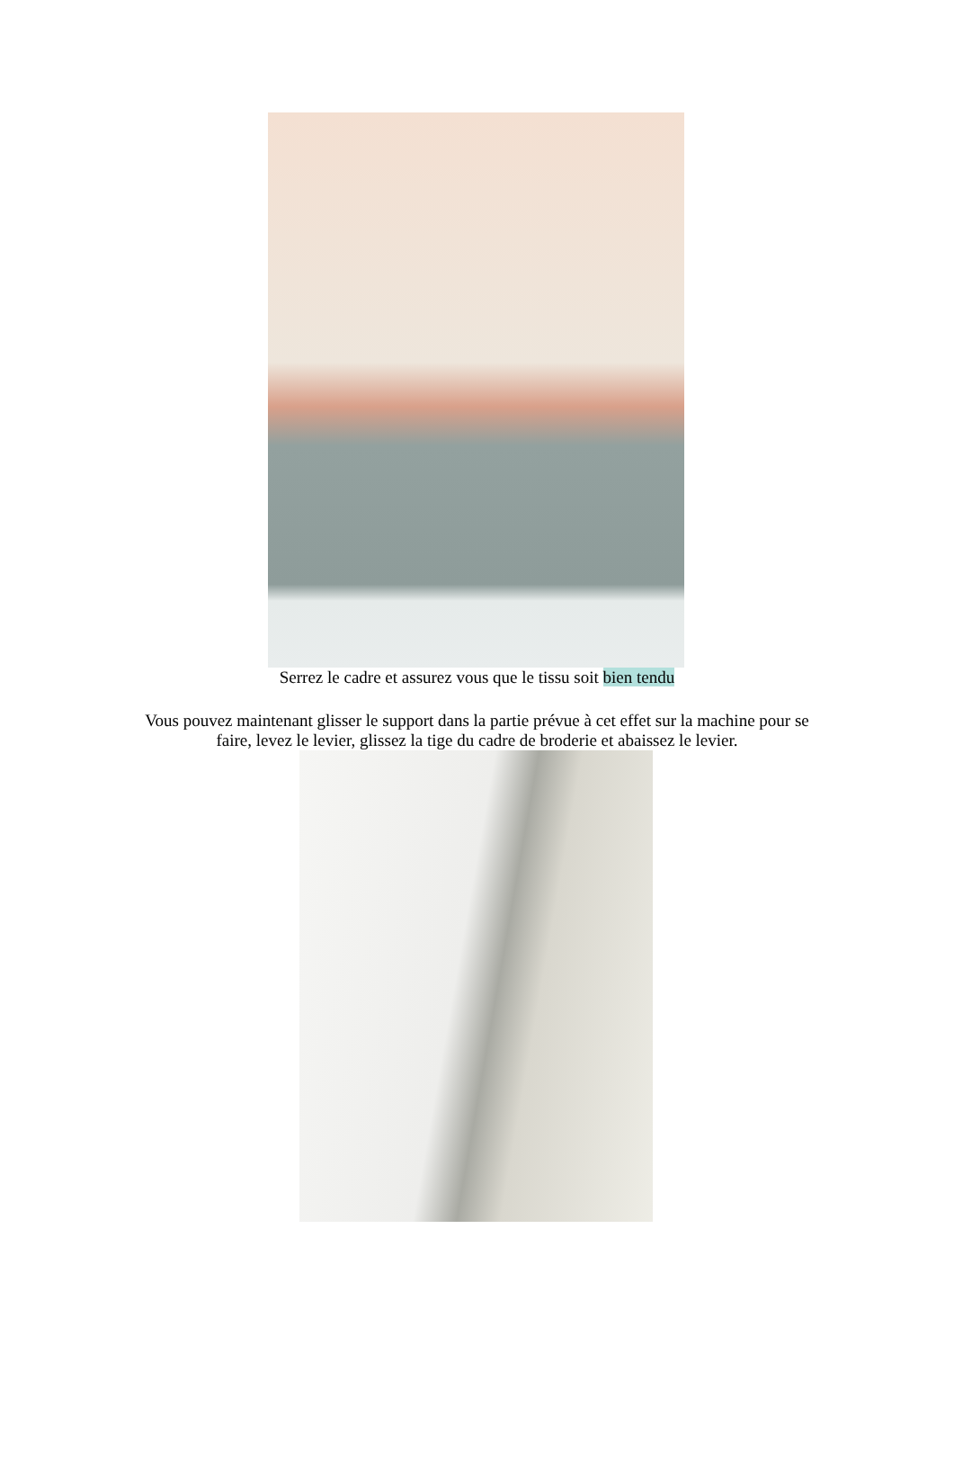Serrez le cadre et assurez vous que le tissu soit bien tendu
Vous pouvez maintenant glisser le support dans la partie prévue à cet effet sur la machine pour se
faire, levez le levier, glissez la tige du cadre de broderie et abaissez le levier.